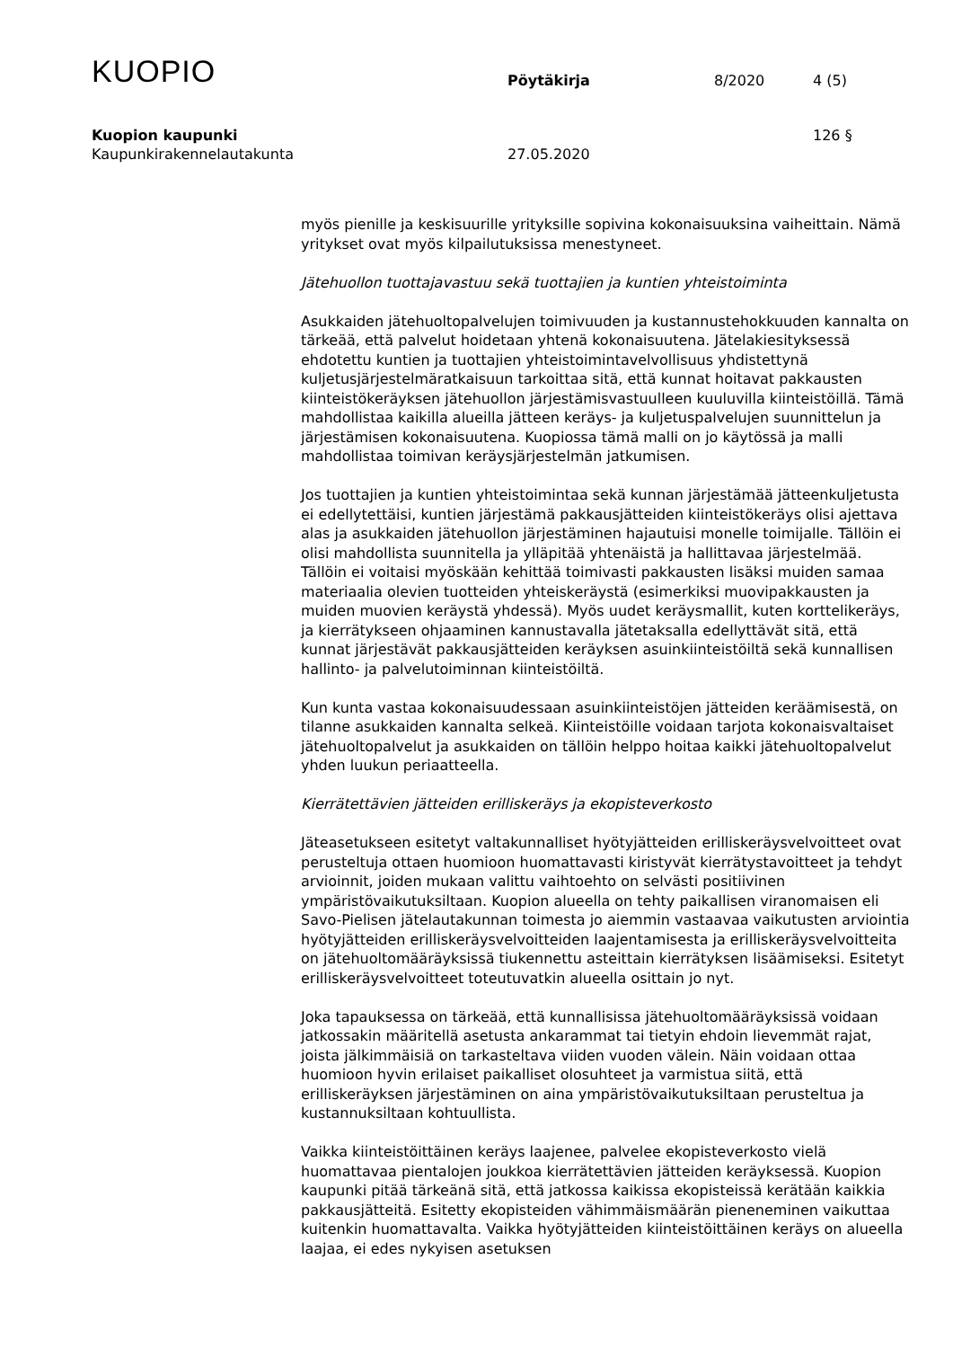KUOPIO
Pöytäkirja
8/2020
4 (5)
Kuopion kaupunki 126 §
Kaupunkirakennelautakunta 27.05.2020
myös pienille ja keskisuurille yrityksille sopivina kokonaisuuksina vaiheittain. Nämä yritykset ovat myös kilpailutuksissa menestyneet.
Jätehuollon tuottajavastuu sekä tuottajien ja kuntien yhteistoiminta
Asukkaiden jätehuoltopalvelujen toimivuuden ja kustannustehokkuuden kannalta on tärkeää, että palvelut hoidetaan yhtenä kokonaisuutena. Jätelakiesityksessä ehdotettu kuntien ja tuottajien yhteistoimintavelvollisuus yhdistettynä kuljetusjärjestelmäratkaisuun tarkoittaa sitä, että kunnat hoitavat pakkausten kiinteistökeräyksen jätehuollon järjestämisvastuulleen kuuluvilla kiinteistöillä. Tämä mahdollistaa kaikilla alueilla jätteen keräys- ja kuljetuspalvelujen suunnittelun ja järjestämisen kokonaisuutena. Kuopiossa tämä malli on jo käytössä ja malli mahdollistaa toimivan keräysjärjestelmän jatkumisen.
Jos tuottajien ja kuntien yhteistoimintaa sekä kunnan järjestämää jätteenkuljetusta ei edellytettäisi, kuntien järjestämä pakkausjätteiden kiinteistökeräys olisi ajettava alas ja asukkaiden jätehuollon järjestäminen hajautuisi monelle toimijalle. Tällöin ei olisi mahdollista suunnitella ja ylläpitää yhtenäistä ja hallittavaa järjestelmää. Tällöin ei voitaisi myöskään kehittää toimivasti pakkausten lisäksi muiden samaa materiaalia olevien tuotteiden yhteiskeräystä (esimerkiksi muovipakkausten ja muiden muovien keräystä yhdessä). Myös uudet keräysmallit, kuten korttelikeräys, ja kierrätykseen ohjaaminen kannustavalla jätetaksalla edellyttävät sitä, että kunnat järjestävät pakkausjätteiden keräyksen asuinkiinteistöiltä sekä kunnallisen hallinto- ja palvelutoiminnan kiinteistöiltä.
Kun kunta vastaa kokonaisuudessaan asuinkiinteistöjen jätteiden keräämisestä, on tilanne asukkaiden kannalta selkeä. Kiinteistöille voidaan tarjota kokonaisvaltaiset jätehuoltopalvelut ja asukkaiden on tällöin helppo hoitaa kaikki jätehuoltopalvelut yhden luukun periaatteella.
Kierrätettävien jätteiden erilliskeräys ja ekopisteverkosto
Jäteasetukseen esitetyt valtakunnalliset hyötyjätteiden erilliskeräysvelvoitteet ovat perusteltuja ottaen huomioon huomattavasti kiristyvät kierrätystavoitteet ja tehdyt arvioinnit, joiden mukaan valittu vaihtoehto on selvästi positiivinen ympäristövaikutuksiltaan. Kuopion alueella on tehty paikallisen viranomaisen eli Savo-Pielisen jätelautakunnan toimesta jo aiemmin vastaavaa vaikutusten arviointia hyötyjätteiden erilliskeräysvelvoitteiden laajentamisesta ja erilliskeräysvelvoitteita on jätehuoltomääräyksissä tiukennettu asteittain kierrätyksen lisäämiseksi. Esitetyt erilliskeräysvelvoitteet toteutuvatkin alueella osittain jo nyt.
Joka tapauksessa on tärkeää, että kunnallisissa jätehuoltomääräyksissä voidaan jatkossakin määritellä asetusta ankarammat tai tietyin ehdoin lievemmät rajat, joista jälkimmäisiä on tarkasteltava viiden vuoden välein. Näin voidaan ottaa huomioon hyvin erilaiset paikalliset olosuhteet ja varmistua siitä, että erilliskeräyksen järjestäminen on aina ympäristövaikutuksiltaan perusteltua ja kustannuksiltaan kohtuullista.
Vaikka kiinteistöittäinen keräys laajenee, palvelee ekopisteverkosto vielä huomattavaa pientalojen joukkoa kierrätettävien jätteiden keräyksessä. Kuopion kaupunki pitää tärkeänä sitä, että jatkossa kaikissa ekopisteissä kerätään kaikkia pakkausjätteitä. Esitetty ekopisteiden vähimmäismäärän pieneneminen vaikuttaa kuitenkin huomattavalta. Vaikka hyötyjätteiden kiinteistöittäinen keräys on alueella laajaa, ei edes nykyisen asetuksen